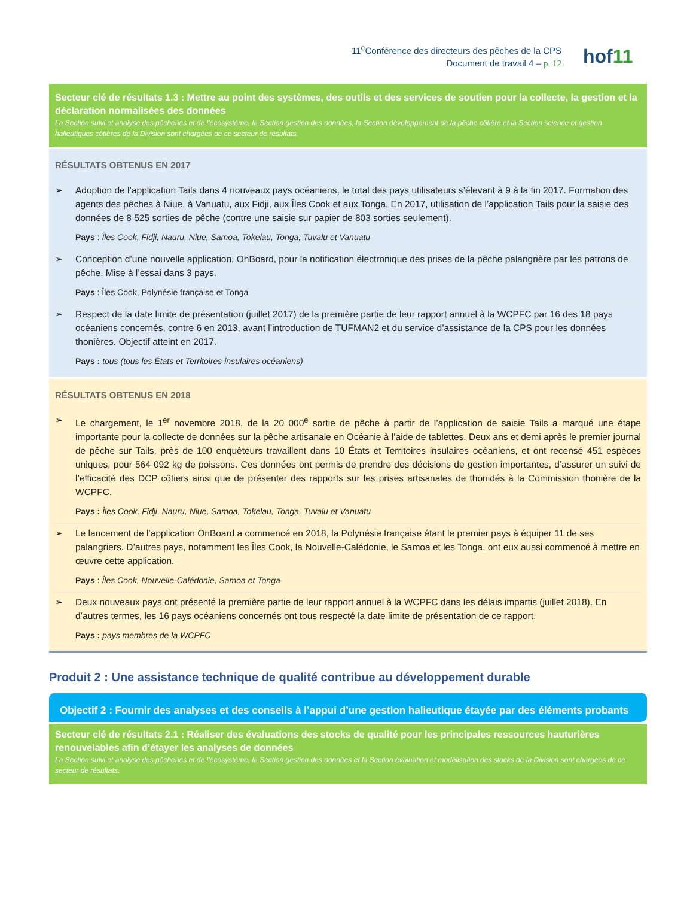11<sup>e</sup>Conférence des directeurs des pêches de la CPS
Document de travail 4 – p. 12
hof11
Secteur clé de résultats 1.3 : Mettre au point des systèmes, des outils et des services de soutien pour la collecte, la gestion et la déclaration normalisées des données
La Section suivi et analyse des pêcheries et de l’écosystème, la Section gestion des données, la Section développement de la pêche côtière et la Section science et gestion halieutiques côtières de la Division sont chargées de ce secteur de résultats.
RÉSULTATS OBTENUS EN 2017
➢ Adoption de l’application Tails dans 4 nouveaux pays océaniens, le total des pays utilisateurs s’élevant à 9 à la fin 2017. Formation des agents des pêches à Niue, à Vanuatu, aux Fidji, aux Îles Cook et aux Tonga. En 2017, utilisation de l’application Tails pour la saisie des données de 8 525 sorties de pêche (contre une saisie sur papier de 803 sorties seulement).
Pays : Îles Cook, Fidji, Nauru, Niue, Samoa, Tokelau, Tonga, Tuvalu et Vanuatu
➢ Conception d’une nouvelle application, OnBoard, pour la notification électronique des prises de la pêche palangrière par les patrons de pêche. Mise à l’essai dans 3 pays.
Pays : Îles Cook, Polynésie française et Tonga
➢ Respect de la date limite de présentation (juillet 2017) de la première partie de leur rapport annuel à la WCPFC par 16 des 18 pays océaniens concernés, contre 6 en 2013, avant l’introduction de TUFMAN2 et du service d’assistance de la CPS pour les données thonières. Objectif atteint en 2017.
Pays : tous (tous les États et Territoires insulaires océaniens)
RÉSULTATS OBTENUS EN 2018
➢ Le chargement, le 1<sup>er</sup> novembre 2018, de la 20 000<sup>e</sup> sortie de pêche à partir de l’application de saisie Tails a marqué une étape importante pour la collecte de données sur la pêche artisanale en Océanie à l’aide de tablettes. Deux ans et demi après le premier journal de pêche sur Tails, près de 100 enquêteurs travaillent dans 10 États et Territoires insulaires océaniens, et ont recensé 451 espèces uniques, pour 564 092 kg de poissons. Ces données ont permis de prendre des décisions de gestion importantes, d’assurer un suivi de l’efficacité des DCP côtiers ainsi que de présenter des rapports sur les prises artisanales de thonidés à la Commission thonière de la WCPFC.
Pays : Îles Cook, Fidji, Nauru, Niue, Samoa, Tokelau, Tonga, Tuvalu et Vanuatu
➢ Le lancement de l’application OnBoard a commencé en 2018, la Polynésie française étant le premier pays à équiper 11 de ses palangriers. D’autres pays, notamment les Îles Cook, la Nouvelle-Calédonie, le Samoa et les Tonga, ont eux aussi commencé à mettre en œuvre cette application.
Pays : Îles Cook, Nouvelle-Calédonie, Samoa et Tonga
➢ Deux nouveaux pays ont présenté la première partie de leur rapport annuel à la WCPFC dans les délais impartis (juillet 2018). En d’autres termes, les 16 pays océaniens concernés ont tous respecté la date limite de présentation de ce rapport.
Pays : pays membres de la WCPFC
Produit 2 : Une assistance technique de qualité contribue au développement durable
Objectif 2 : Fournir des analyses et des conseils à l’appui d’une gestion halieutique étayée par des éléments probants
Secteur clé de résultats 2.1 : Réaliser des évaluations des stocks de qualité pour les principales ressources hauturières renouvelables afin d’étayer les analyses de données
La Section suivi et analyse des pêcheries et de l’écosystème, la Section gestion des données et la Section évaluation et modélisation des stocks de la Division sont chargées de ce secteur de résultats.